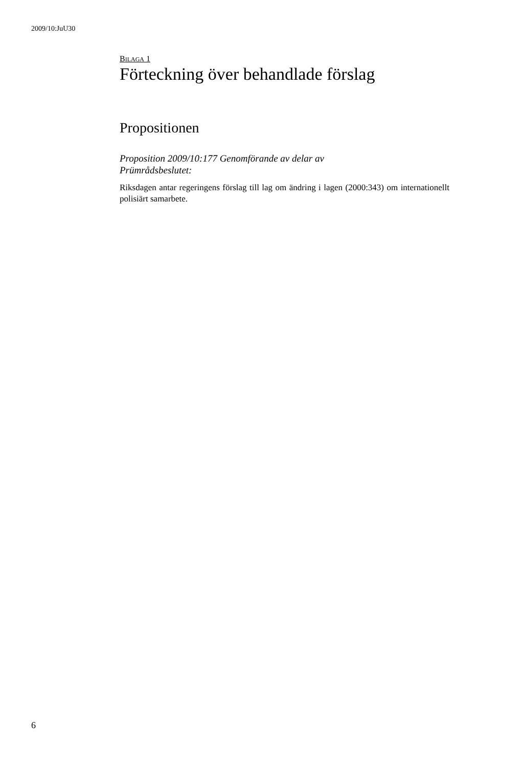2009/10:JuU30
BILAGA 1
Förteckning över behandlade förslag
Propositionen
Proposition 2009/10:177 Genomförande av delar av
Prümrådsbeslutet:
Riksdagen antar regeringens förslag till lag om ändring i lagen (2000:343) om internationellt polisiärt samarbete.
6